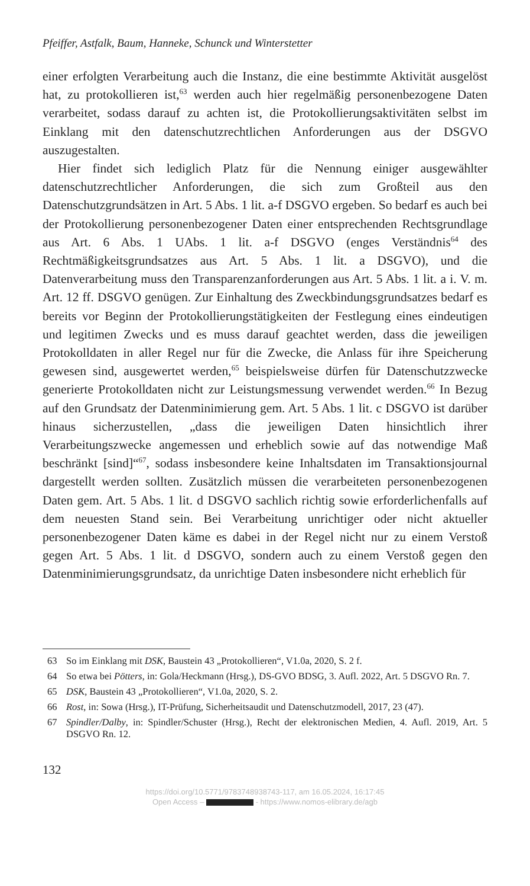Pfeiffer, Astfalk, Baum, Hanneke, Schunck und Winterstetter
einer erfolgten Verarbeitung auch die Instanz, die eine bestimmte Aktivität ausgelöst hat, zu protokollieren ist,<sup>63</sup> werden auch hier regelmäßig personenbezogene Daten verarbeitet, sodass darauf zu achten ist, die Protokollierungsaktivitäten selbst im Einklang mit den datenschutzrechtlichen Anforderungen aus der DSGVO auszugestalten.
Hier findet sich lediglich Platz für die Nennung einiger ausgewählter datenschutzrechtlicher Anforderungen, die sich zum Großteil aus den Datenschutzgrundsätzen in Art. 5 Abs. 1 lit. a-f DSGVO ergeben. So bedarf es auch bei der Protokollierung personenbezogener Daten einer entsprechenden Rechtsgrundlage aus Art. 6 Abs. 1 UAbs. 1 lit. a-f DSGVO (enges Verständnis<sup>64</sup> des Rechtmäßigkeitsgrundsatzes aus Art. 5 Abs. 1 lit. a DSGVO), und die Datenverarbeitung muss den Transparenzanforderungen aus Art. 5 Abs. 1 lit. a i. V. m. Art. 12 ff. DSGVO genügen. Zur Einhaltung des Zweckbindungsgrundsatzes bedarf es bereits vor Beginn der Protokollierungstätigkeiten der Festlegung eines eindeutigen und legitimen Zwecks und es muss darauf geachtet werden, dass die jeweiligen Protokolldaten in aller Regel nur für die Zwecke, die Anlass für ihre Speicherung gewesen sind, ausgewertet werden,<sup>65</sup> beispielsweise dürfen für Datenschutzzwecke generierte Protokolldaten nicht zur Leistungsmessung verwendet werden.<sup>66</sup> In Bezug auf den Grundsatz der Datenminimierung gem. Art. 5 Abs. 1 lit. c DSGVO ist darüber hinaus sicherzustellen, „dass die jeweiligen Daten hinsichtlich ihrer Verarbeitungszwecke angemessen und erheblich sowie auf das notwendige Maß beschränkt [sind]“<sup>67</sup>, sodass insbesondere keine Inhaltsdaten im Transaktionsjournal dargestellt werden sollten. Zusätzlich müssen die verarbeiteten personenbezogenen Daten gem. Art. 5 Abs. 1 lit. d DSGVO sachlich richtig sowie erforderlichenfalls auf dem neuesten Stand sein. Bei Verarbeitung unrichtiger oder nicht aktueller personenbezogener Daten käme es dabei in der Regel nicht nur zu einem Verstoß gegen Art. 5 Abs. 1 lit. d DSGVO, sondern auch zu einem Verstoß gegen den Datenminimierungsgrundsatz, da unrichtige Daten insbesondere nicht erheblich für
63 So im Einklang mit DSK, Baustein 43 „Protokollieren“, V1.0a, 2020, S. 2 f.
64 So etwa bei Pötters, in: Gola/Heckmann (Hrsg.), DS-GVO BDSG, 3. Aufl. 2022, Art. 5 DSGVO Rn. 7.
65 DSK, Baustein 43 „Protokollieren“, V1.0a, 2020, S. 2.
66 Rost, in: Sowa (Hrsg.), IT-Prüfung, Sicherheitsaudit und Datenschutzmodell, 2017, 23 (47).
67 Spindler/Dalby, in: Spindler/Schuster (Hrsg.), Recht der elektronischen Medien, 4. Aufl. 2019, Art. 5 DSGVO Rn. 12.
132
https://doi.org/10.5771/9783748938743-117, am 16.05.2024, 16:17:45
Open Access – - https://www.nomos-elibrary.de/agb